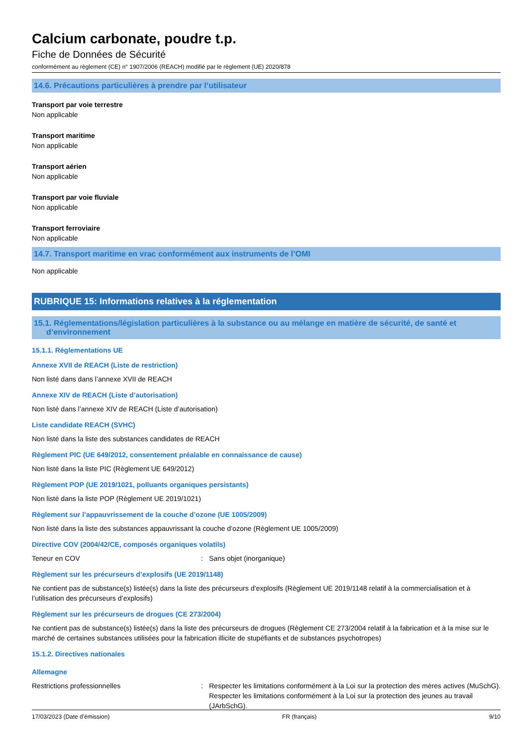Calcium carbonate, poudre t.p.
Fiche de Données de Sécurité
conformément au règlement (CE) n° 1907/2006 (REACH) modifié par le règlement (UE) 2020/878
14.6. Précautions particulières à prendre par l’utilisateur
Transport par voie terrestre
Non applicable
Transport maritime
Non applicable
Transport aérien
Non applicable
Transport par voie fluviale
Non applicable
Transport ferroviaire
Non applicable
14.7. Transport maritime en vrac conformément aux instruments de l’OMI
Non applicable
RUBRIQUE 15: Informations relatives à la réglementation
15.1. Réglementations/législation particulières à la substance ou au mélange en matière de sécurité, de santé et d’environnement
15.1.1. Réglementations UE
Annexe XVII de REACH (Liste de restriction)
Non listé dans dans l’annexe XVII de REACH
Annexe XIV de REACH (Liste d’autorisation)
Non listé dans l’annexe XIV de REACH (Liste d’autorisation)
Liste candidate REACH (SVHC)
Non listé dans la liste des substances candidates de REACH
Règlement PIC (UE 649/2012, consentement préalable en connaissance de cause)
Non listé dans la liste PIC (Règlement UE 649/2012)
Règlement POP (UE 2019/1021, polluants organiques persistants)
Non listé dans la liste POP (Règlement UE 2019/1021)
Règlement sur l’appauvrissement de la couche d’ozone (UE 1005/2009)
Non listé dans la liste des substances appauvrissant la couche d’ozone (Règlement UE 1005/2009)
Directive COV (2004/42/CE, composés organiques volatils)
Teneur en COV : Sans objet (inorganique)
Règlement sur les précurseurs d’explosifs (UE 2019/1148)
Ne contient pas de substance(s) listée(s) dans la liste des précurseurs d’explosifs (Règlement UE 2019/1148 relatif à la commercialisation et à l’utilisation des précurseurs d’explosifs)
Règlement sur les précurseurs de drogues (CE 273/2004)
Ne contient pas de substance(s) listée(s) dans la liste des précurseurs de drogues (Règlement CE 273/2004 relatif à la fabrication et à la mise sur le marché de certaines substances utilisées pour la fabrication illicite de stupéfiants et de substances psychotropes)
15.1.2. Directives nationales
Allemagne
Restrictions professionnelles : Respecter les limitations conformément à la Loi sur la protection des mères actives (MuSchG).
Respecter les limitations conformément à la Loi sur la protection des jeunes au travail (JArbSchG).
17/03/2023 (Date d'émission) FR (français) 9/10